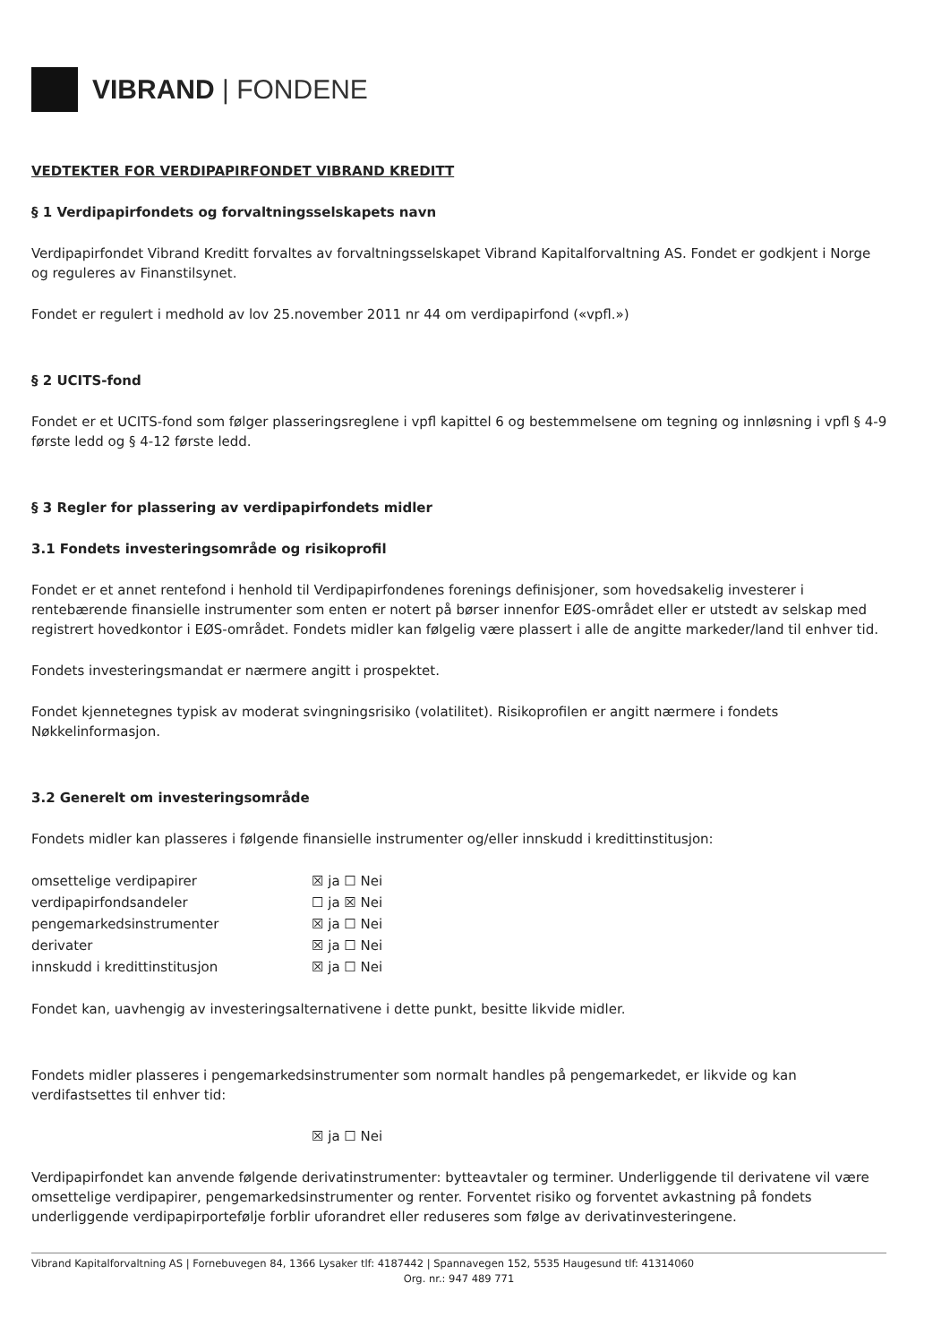VIBRAND | FONDENE
VEDTEKTER FOR VERDIPAPIRFONDET VIBRAND KREDITT
§ 1 Verdipapirfondets og forvaltningsselskapets navn
Verdipapirfondet Vibrand Kreditt forvaltes av forvaltningsselskapet Vibrand Kapitalforvaltning AS. Fondet er godkjent i Norge og reguleres av Finanstilsynet.
Fondet er regulert i medhold av lov 25.november 2011 nr 44 om verdipapirfond («vpfl.»)
§ 2 UCITS-fond
Fondet er et UCITS-fond som følger plasseringsreglene i vpfl kapittel 6 og bestemmelsene om tegning og innløsning i vpfl § 4-9 første ledd og § 4-12 første ledd.
§ 3 Regler for plassering av verdipapirfondets midler
3.1 Fondets investeringsområde og risikoprofil
Fondet er et annet rentefond i henhold til Verdipapirfondenes forenings definisjoner, som hovedsakelig investerer i rentebærende finansielle instrumenter som enten er notert på børser innenfor EØS-området eller er utstedt av selskap med registrert hovedkontor i EØS-området. Fondets midler kan følgelig være plassert i alle de angitte markeder/land til enhver tid.
Fondets investeringsmandat er nærmere angitt i prospektet.
Fondet kjennetegnes typisk av moderat svingningsrisiko (volatilitet). Risikoprofilen er angitt nærmere i fondets Nøkkelinformasjon.
3.2 Generelt om investeringsområde
Fondets midler kan plasseres i følgende finansielle instrumenter og/eller innskudd i kredittinstitusjon:
| omsettelige verdipapirer | ☒ ja ☐ Nei |
| verdipapirfondsandeler | ☐ ja ☒ Nei |
| pengemarkedsinstrumenter | ☒ ja ☐ Nei |
| derivater | ☒ ja ☐ Nei |
| innskudd i kredittinstitusjon | ☒ ja ☐ Nei |
Fondet kan, uavhengig av investeringsalternativene i dette punkt, besitte likvide midler.
Fondets midler plasseres i pengemarkedsinstrumenter som normalt handles på pengemarkedet, er likvide og kan verdifastsettes til enhver tid:
☒ ja ☐ Nei
Verdipapirfondet kan anvende følgende derivatinstrumenter: bytteavtaler og terminer. Underliggende til derivatene vil være omsettelige verdipapirer, pengemarkedsinstrumenter og renter. Forventet risiko og forventet avkastning på fondets underliggende verdipapirportefølje forblir uforandret eller reduseres som følge av derivatinvesteringene.
Vibrand Kapitalforvaltning AS | Fornebuvegen 84, 1366 Lysaker tlf: 4187442 | Spannavegen 152, 5535 Haugesund tlf: 41314060
Org. nr.: 947 489 771